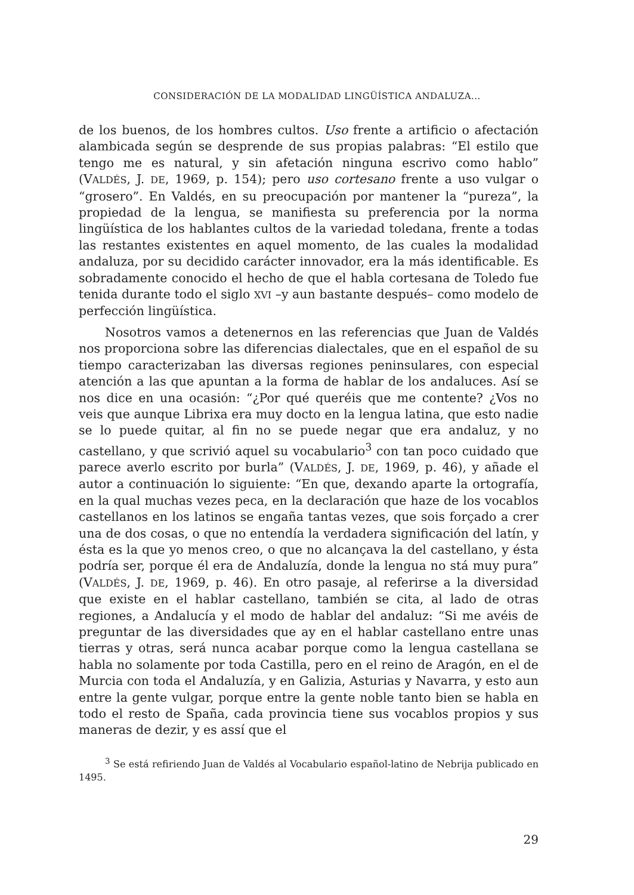CONSIDERACIÓN DE LA MODALIDAD LINGÜÍSTICA ANDALUZA...
de los buenos, de los hombres cultos. Uso frente a artificio o afectación alambicada según se desprende de sus propias palabras: “El estilo que tengo me es natural, y sin afetación ninguna escrivo como hablo” (VALDÉS, J. DE, 1969, p. 154); pero uso cortesano frente a uso vulgar o “grosero”. En Valdés, en su preocupación por mantener la “pureza”, la propiedad de la lengua, se manifiesta su preferencia por la norma lingüística de los hablantes cultos de la variedad toledana, frente a todas las restantes existentes en aquel momento, de las cuales la modalidad andaluza, por su decidido carácter innovador, era la más identificable. Es sobradamente conocido el hecho de que el habla cortesana de Toledo fue tenida durante todo el siglo XVI –y aun bastante después– como modelo de perfección lingüística.
Nosotros vamos a detenernos en las referencias que Juan de Valdés nos proporciona sobre las diferencias dialectales, que en el español de su tiempo caracterizaban las diversas regiones peninsulares, con especial atención a las que apuntan a la forma de hablar de los andaluces. Así se nos dice en una ocasión: “¿Por qué queréis que me contente? ¿Vos no veis que aunque Librixa era muy docto en la lengua latina, que esto nadie se lo puede quitar, al fin no se puede negar que era andaluz, y no castellano, y que scrivió aquel su vocabulario<sup>3</sup> con tan poco cuidado que parece averlo escrito por burla” (VALDÉS, J. DE, 1969, p. 46), y añade el autor a continuación lo siguiente: “En que, dexando aparte la ortografía, en la qual muchas vezes peca, en la declaración que haze de los vocablos castellanos en los latinos se engaña tantas vezes, que sois forçado a crer una de dos cosas, o que no entendía la verdadera significación del latín, y ésta es la que yo menos creo, o que no alcançava la del castellano, y ésta podría ser, porque él era de Andaluzía, donde la lengua no stá muy pura” (VALDÉS, J. DE, 1969, p. 46). En otro pasaje, al referirse a la diversidad que existe en el hablar castellano, también se cita, al lado de otras regiones, a Andalucía y el modo de hablar del andaluz: “Si me avéis de preguntar de las diversidades que ay en el hablar castellano entre unas tierras y otras, será nunca acabar porque como la lengua castellana se habla no solamente por toda Castilla, pero en el reino de Aragón, en el de Murcia con toda el Andaluzía, y en Galizia, Asturias y Navarra, y esto aun entre la gente vulgar, porque entre la gente noble tanto bien se habla en todo el resto de Spaña, cada provincia tiene sus vocablos propios y sus maneras de dezir, y es assí que el
<sup>3</sup> Se está refiriendo Juan de Valdés al Vocabulario español-latino de Nebrija publicado en 1495.
29